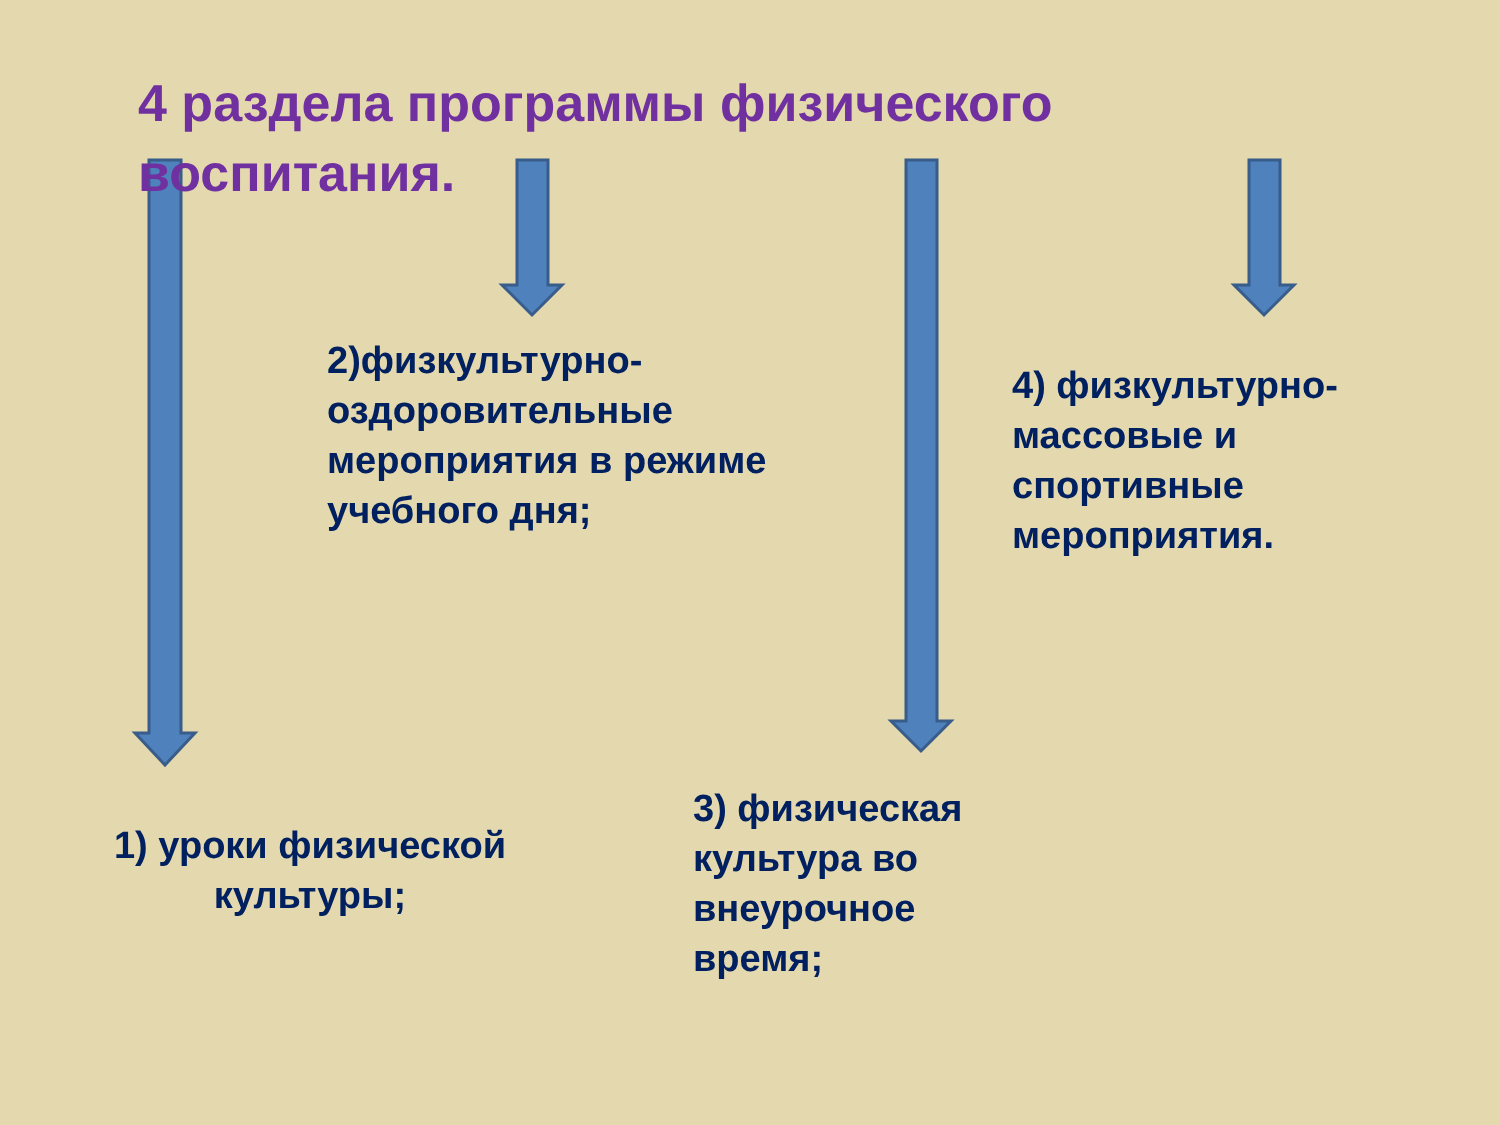4 раздела программы физического воспитания.
2)физкультурно-оздоровительные мероприятия в режиме учебного дня;
4) физкультурно-массовые и спортивные мероприятия.
1) уроки физической культуры;
3) физическая культура во внеурочное время;